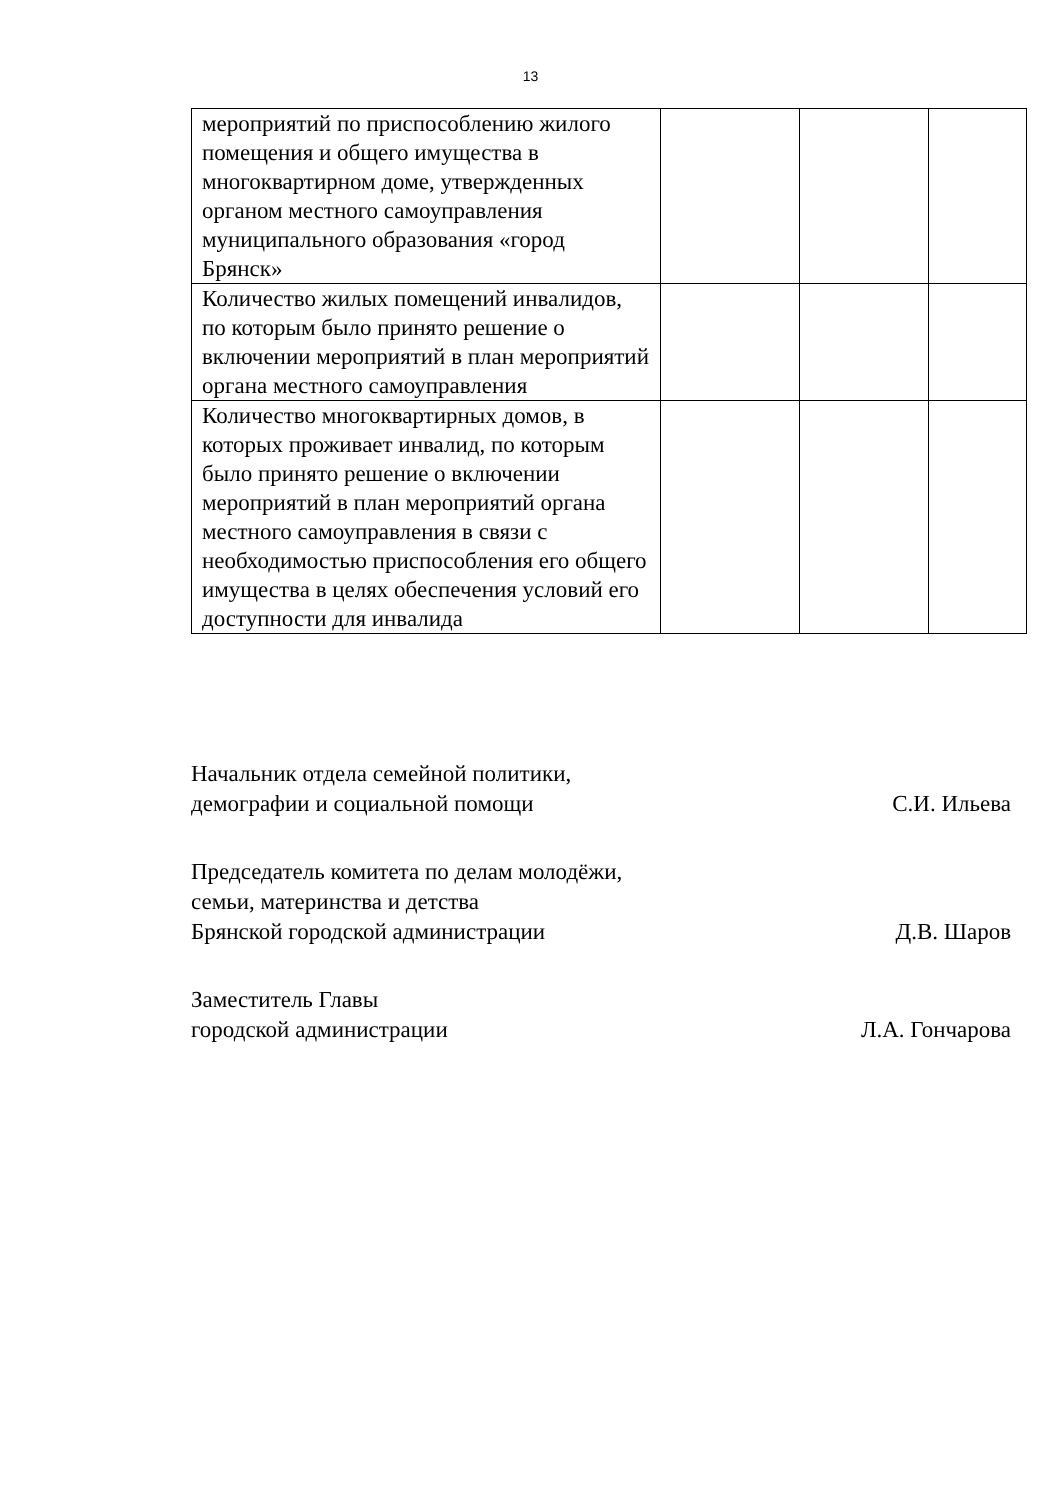13
| мероприятий по приспособлению жилого помещения и общего имущества в многоквартирном доме, утвержденных органом местного самоуправления муниципального образования «город Брянск» | | | |
| Количество жилых помещений инвалидов, по которым было принято решение о включении мероприятий в план мероприятий органа местного самоуправления | | | |
| Количество многоквартирных домов, в которых проживает инвалид, по которым было принято решение о включении мероприятий в план мероприятий органа местного самоуправления в связи с необходимостью приспособления его общего имущества в целях обеспечения условий его доступности для инвалида | | | |
Начальник отдела семейной политики,
демографии и социальной помощи
С.И. Ильева
Председатель комитета по делам молодёжи,
семьи, материнства и детства
Брянской городской администрации
Д.В. Шаров
Заместитель Главы
городской администрации
Л.А. Гончарова